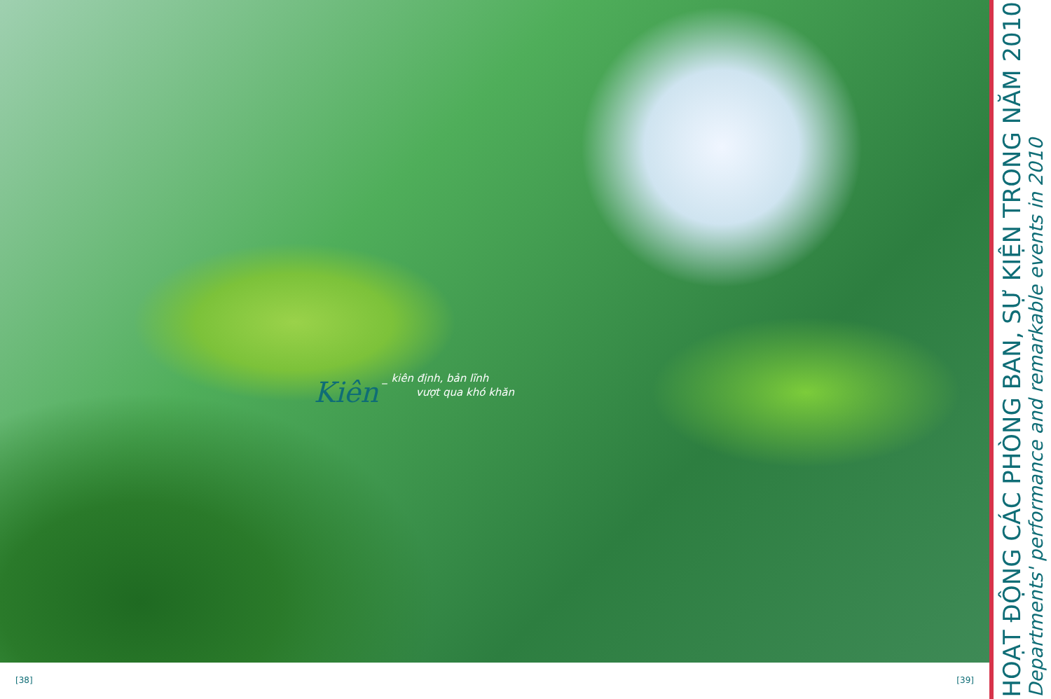Kiên _ kiên định, bản lĩnh
vượt qua khó khăn
[38] [39]
HOẠT ĐỘNG CÁC PHÒNG BAN, SỰ KIỆN TRONG NĂM 2010
Departments' performance and remarkable events in 2010